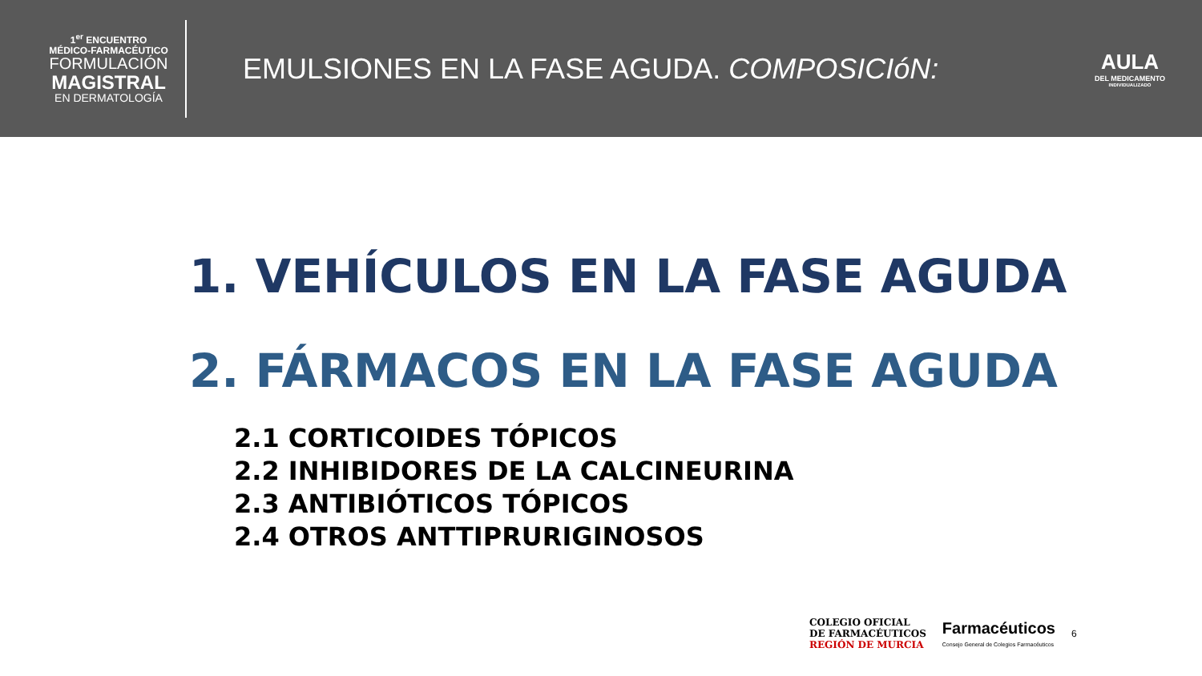1<sup>er</sup> ENCUENTRO
MÉDICO-FARMACÉUTICO
FORMULACIÓN
MAGISTRAL
EN DERMATOLOGÍA
EMULSIONES EN LA FASE AGUDA. COMPOSICIóN:
AULA
DEL MEDICAMENTO
INDIVIDUALIZADO
1. VEHÍCULOS EN LA FASE AGUDA
2. FÁRMACOS EN LA FASE AGUDA
2.1 CORTICOIDES TÓPICOS
2.2 INHIBIDORES DE LA CALCINEURINA
2.3 ANTIBIÓTICOS TÓPICOS
2.4 OTROS ANTTIPRURIGINOSOS
COLEGIO OFICIAL
DE FARMACÉUTICOS
REGIÓN DE MURCIA
Farmacéuticos
Consejo General de Colegios Farmacéuticos
6